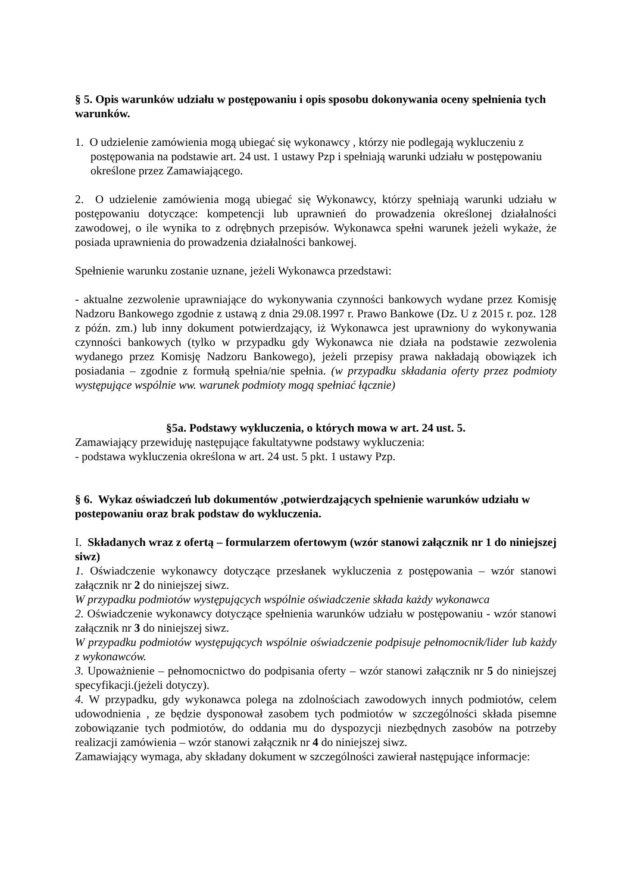§ 5. Opis warunków udziału w postępowaniu i opis sposobu dokonywania oceny spełnienia tych warunków.
1. O udzielenie zamówienia mogą ubiegać się wykonawcy , którzy nie podlegają wykluczeniu z postępowania na podstawie art. 24 ust. 1 ustawy Pzp i spełniają warunki udziału w postępowaniu określone przez Zamawiającego.
2. O udzielenie zamówienia mogą ubiegać się Wykonawcy, którzy spełniają warunki udziału w postępowaniu dotyczące: kompetencji lub uprawnień do prowadzenia określonej działalności zawodowej, o ile wynika to z odrębnych przepisów. Wykonawca spełni warunek jeżeli wykaże, że posiada uprawnienia do prowadzenia działalności bankowej.
Spełnienie warunku zostanie uznane, jeżeli Wykonawca przedstawi:
- aktualne zezwolenie uprawniające do wykonywania czynności bankowych wydane przez Komisję Nadzoru Bankowego zgodnie z ustawą z dnia 29.08.1997 r. Prawo Bankowe (Dz. U z 2015 r. poz. 128 z późn. zm.) lub inny dokument potwierdzający, iż Wykonawca jest uprawniony do wykonywania czynności bankowych (tylko w przypadku gdy Wykonawca nie działa na podstawie zezwolenia wydanego przez Komisję Nadzoru Bankowego), jeżeli przepisy prawa nakładają obowiązek ich posiadania – zgodnie z formułą spełnia/nie spełnia. (w przypadku składania oferty przez podmioty występujące wspólnie ww. warunek podmioty mogą spełniać łącznie)
§5a. Podstawy wykluczenia, o których mowa w art. 24 ust. 5.
Zamawiający przewiduję następujące fakultatywne podstawy wykluczenia:
- podstawa wykluczenia określona w art. 24 ust. 5 pkt. 1 ustawy Pzp.
§ 6. Wykaz oświadczeń lub dokumentów ,potwierdzających spełnienie warunków udziału w postepowaniu oraz brak podstaw do wykluczenia.
I. Składanych wraz z ofertą – formularzem ofertowym (wzór stanowi załącznik nr 1 do niniejszej siwz)
1. Oświadczenie wykonawcy dotyczące przesłanek wykluczenia z postępowania – wzór stanowi załącznik nr 2 do niniejszej siwz.
W przypadku podmiotów występujących wspólnie oświadczenie składa każdy wykonawca
2. Oświadczenie wykonawcy dotyczące spełnienia warunków udziału w postępowaniu - wzór stanowi załącznik nr 3 do niniejszej siwz.
W przypadku podmiotów występujących wspólnie oświadczenie podpisuje pełnomocnik/lider lub każdy z wykonawców.
3. Upoważnienie – pełnomocnictwo do podpisania oferty – wzór stanowi załącznik nr 5 do niniejszej specyfikacji.(jeżeli dotyczy).
4. W przypadku, gdy wykonawca polega na zdolnościach zawodowych innych podmiotów, celem udowodnienia , ze będzie dysponował zasobem tych podmiotów w szczególności składa pisemne zobowiązanie tych podmiotów, do oddania mu do dyspozycji niezbędnych zasobów na potrzeby realizacji zamówienia – wzór stanowi załącznik nr 4 do niniejszej siwz.
Zamawiający wymaga, aby składany dokument w szczególności zawierał następujące informacje: